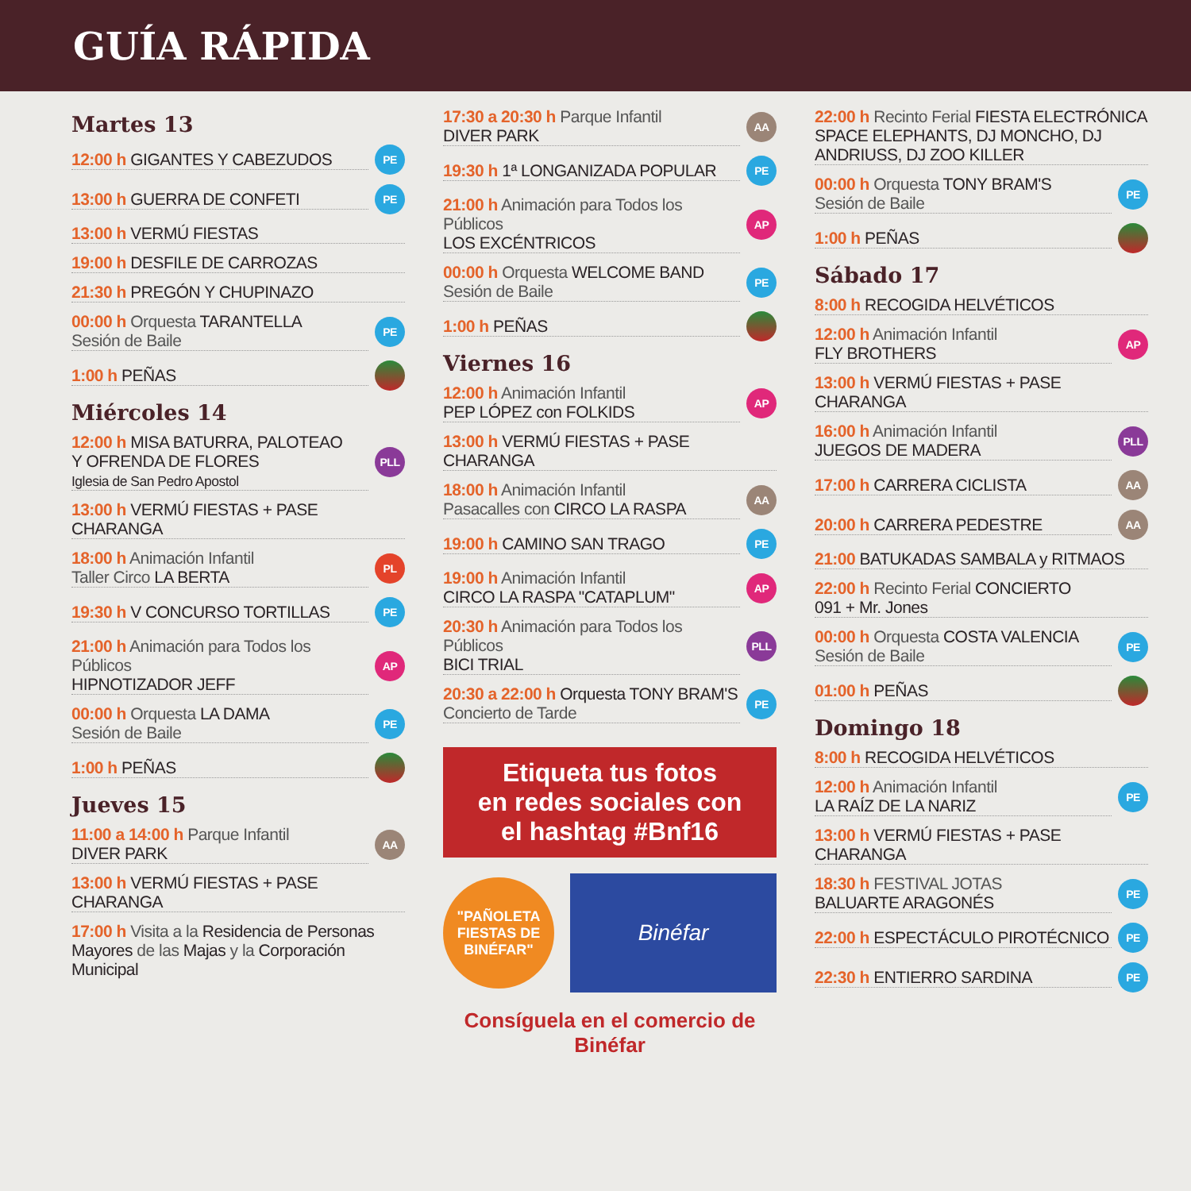GUÍA RÁPIDA
Martes 13
12:00 h GIGANTES Y CABEZUDOS PE
13:00 h GUERRA DE CONFETI PE
13:00 h VERMÚ FIESTAS
19:00 h DESFILE DE CARROZAS
21:30 h PREGÓN Y CHUPINAZO
00:00 h Orquesta TARANTELLA
Sesión de Baile PE
1:00 h PEÑAS
Miércoles 14
12:00 h MISA BATURRA, PALOTEAO
Y OFRENDA DE FLORES
Iglesia de San Pedro Apostol PLL
13:00 h VERMÚ FIESTAS + PASE CHARANGA
18:00 h Animación Infantil
Taller Circo LA BERTA PL
19:30 h V CONCURSO TORTILLAS PE
21:00 h Animación para Todos los Públicos
HIPNOTIZADOR JEFF AP
00:00 h Orquesta LA DAMA
Sesión de Baile PE
1:00 h PEÑAS
Jueves 15
11:00 a 14:00 h Parque Infantil
DIVER PARK AA
13:00 h VERMÚ FIESTAS + PASE CHARANGA
17:00 h Visita a la Residencia de Personas Mayores de las Majas y la Corporación Municipal
17:30 a 20:30 h Parque Infantil
DIVER PARK AA
19:30 h 1ª LONGANIZADA POPULAR PE
21:00 h Animación para Todos los Públicos
LOS EXCÉNTRICOS AP
00:00 h Orquesta WELCOME BAND
Sesión de Baile PE
1:00 h PEÑAS
Viernes 16
12:00 h Animación Infantil
PEP LÓPEZ con FOLKIDS AP
13:00 h VERMÚ FIESTAS + PASE CHARANGA
18:00 h Animación Infantil
Pasacalles con CIRCO LA RASPA AA
19:00 h CAMINO SAN TRAGO PE
19:00 h Animación Infantil
CIRCO LA RASPA "CATAPLUM" AP
20:30 h Animación para Todos los Públicos
BICI TRIAL PLL
20:30 a 22:00 h Orquesta TONY BRAM'S
Concierto de Tarde PE
Etiqueta tus fotos
en redes sociales con
el hashtag #Bnf16
"PAÑOLETA FIESTAS DE BINÉFAR"
Binéfar
Consíguela en el comercio de Binéfar
22:00 h Recinto Ferial FIESTA ELECTRÓNICA SPACE ELEPHANTS, DJ MONCHO, DJ ANDRIUSS, DJ ZOO KILLER
00:00 h Orquesta TONY BRAM'S
Sesión de Baile PE
1:00 h PEÑAS
Sábado 17
8:00 h RECOGIDA HELVÉTICOS
12:00 h Animación Infantil
FLY BROTHERS AP
13:00 h VERMÚ FIESTAS + PASE CHARANGA
16:00 h Animación Infantil
JUEGOS DE MADERA PLL
17:00 h CARRERA CICLISTA AA
20:00 h CARRERA PEDESTRE AA
21:00 BATUKADAS SAMBALA y RITMAOS
22:00 h Recinto Ferial CONCIERTO
091 + Mr. Jones
00:00 h Orquesta COSTA VALENCIA
Sesión de Baile PE
01:00 h PEÑAS
Domingo 18
8:00 h RECOGIDA HELVÉTICOS
12:00 h Animación Infantil
LA RAÍZ DE LA NARIZ PE
13:00 h VERMÚ FIESTAS + PASE CHARANGA
18:30 h FESTIVAL JOTAS
BALUARTE ARAGONÉS PE
22:00 h ESPECTÁCULO PIROTÉCNICO PE
22:30 h ENTIERRO SARDINA PE